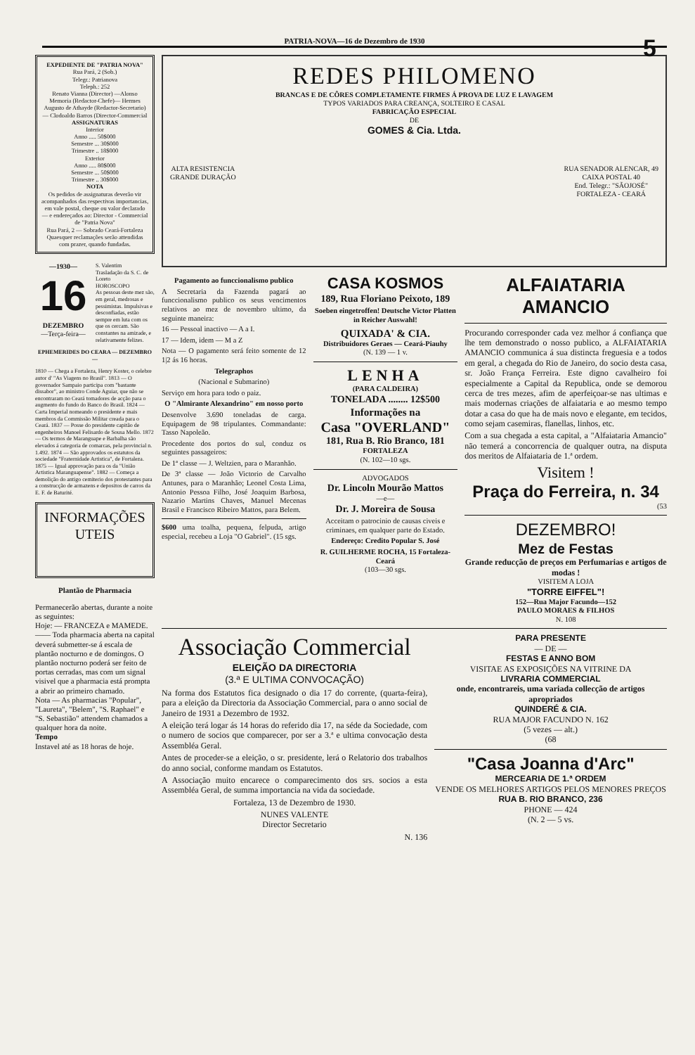PATRIA-NOVA—16 de Dezembro de 1930
5
EXPEDIENTE DE "PATRIA NOVA"
Rua Pará, 2 (Sob.)
Telegr.: Patrianova
Teleph.: 252
Renato Vianna (Director) —Alonso Memoria (Redactor-Chefe)— Hermes Augusto de Athayde (Redactor-Secretario) — Clodoaldo Barros (Director-Commercial
ASSIGNATURAS
Interior
Anno ..... 50$000
Semestre ... 30$000
Trimestre .. 18$000
Exterior
Anno ..... 80$000
Semestre ... 50$000
Trimestre .. 30$000
NOTA
Os pedidos de assignaturas deverão vir acompanhados das respectivas importancias, em vale postal, cheque ou valor declarado — e endereçados ao: Director - Commercial de "Patria Nova"
Rua Pará, 2 — Sobrado Ceará-Fortaleza
Quaesquer reclamações serão attendidas com prazer, quando fundadas.
—1930—
16
DEZEMBRO
—Terça-feira—
S. Valentim
Trasladação da S. C. de Loreto
HOROSCOPO
As pessoas deste mez são, em geral, medrosas e pessimistas. Impulsivas e desconfiadas, estão sempre em luta com os que os cercam. São constantes na amizade, e relativamente felizes.
EPHEMERIDES DO CEARA — DEZEMBRO —
1810 — Chega a Fortaleza, Henry Koster, o celebre autor d' "As Viagens no Brasil". 1813 — O governador Sampaio participa com "bastante dissabor", ao ministro Conde Aguiar, que não se encontraram no Ceará tomadores de acção para o augmento do fundo do Banco do Brasil. 1824 — Carta Imperial nomeando o presidente e mais membros da Commissão Militar creada para o Ceará. 1837 — Posse do presidente capitão de engenheiros Manoel Felisardo de Sousa Mello. 1872 — Os termos de Maranguape e Barbalha são elevados á categoria de comarcas, pela provincial n. 1.492. 1874 — São approvados os estatutos da sociedade "Fraternidade Artistica", de Fortaleza. 1875 — Igual approvação para os da "União Artistica Maranguapense". 1882 — Começa a demolição do antigo cemiterio dos protestantes para a construcção de armazens e depositos de carros da E. F. de Baturité.
INFORMAÇÕES UTEIS
Plantão de Pharmacia
Permanecerão abertas, durante a noite as seguintes:
Hoje: — FRANCEZA e MAMEDE.
—— Toda pharmacia aberta na capital deverá submetter-se á escala de plantão nocturno e de domingos. O plantão nocturno poderá ser feito de portas cerradas, mas com um signal visivel que a pharmacia está prompta a abrir ao primeiro chamado.
Nota — As pharmacias "Popular", "Laureta", "Belem", "S. Raphael" e "S. Sebastião" attendem chamados a qualquer hora da noite.
Tempo
Instavel até as 18 horas de hoje.
REDES PHILOMENO
BRANCAS E DE CÔRES COMPLETAMENTE FIRMES Á PROVA DE LUZ E LAVAGEM
TYPOS VARIADOS PARA CREANÇA, SOLTEIRO E CASAL
FABRICAÇÃO ESPECIAL
DE
GOMES & Cia. Ltda.
ALTA RESISTENCIA
GRANDE DURAÇÃO RUA SENADOR ALENCAR, 49
CAIXA POSTAL 40
End. Telegr.: "SÃOJOSÉ"
FORTALEZA - CEARÁ
Pagamento ao funccionalismo publico
A Secretaria da Fazenda pagará ao funccionalismo publico os seus vencimentos relativos ao mez de novembro ultimo, da seguinte maneira:
16 — Pessoal inactivo — A a I.
17 — Idem, idem — M a Z
Nota — O pagamento será feito somente de 12 1|2 ás 16 horas.
Telegraphos
(Nacional e Submarino)
Serviço em hora para todo o paiz.
O "Almirante Alexandrino" em nosso porto
Desenvolve 3.690 toneladas de carga. Equipagem de 98 tripulantes. Commandante: Tasso Napoleão.
Procedente dos portos do sul, conduz os seguintes passageiros:
De 1ª classe — J. Weltzien, para o Maranhão.
De 3ª classe — João Victorio de Carvalho Antunes, para o Maranhão; Leonel Costa Lima, Antonio Pessoa Filho, José Joaquim Barbosa, Nazario Martins Chaves, Manuel Mecenas Brasil e Francisco Ribeiro Mattos, para Belem.
$600 uma toalha, pequena, felpuda, artigo especial, recebeu a Loja "O Gabriel". (15 sgs.
CASA KOSMOS
189, Rua Floriano Peixoto, 189
Soeben eingetroffen! Deutsche Victor Platten in Reicher Auswahl!
QUIXADA' & CIA.
Distribuidores Geraes — Ceará-Piauhy
(N. 139 — 1 v.
LENHA
(PARA CALDEIRA)
TONELADA ........ 12$500
Informações na
Casa "OVERLAND"
181, Rua B. Rio Branco, 181
FORTALEZA
(N. 102—10 sgs.
ADVOGADOS
Dr. Lincoln Mourão Mattos
—e—
Dr. J. Moreira de Sousa
Acceitam o patrocinio de causas civeis e criminaes, em qualquer parte do Estado.
Endereço: Credito Popular S. José
R. GUILHERME ROCHA, 15 Fortaleza-Ceará
(103—30 sgs.
ALFAIATARIA AMANCIO
Procurando corresponder cada vez melhor á confiança que lhe tem demonstrado o nosso publico, a ALFAIATARIA AMANCIO communica á sua distincta freguesia e a todos em geral, a chegada do Rio de Janeiro, do socio desta casa, sr. João França Ferreira. Este digno cavalheiro foi especialmente a Capital da Republica, onde se demorou cerca de tres mezes, afim de aperfeiçoar-se nas ultimas e mais modernas criações de alfaiataria e ao mesmo tempo dotar a casa do que ha de mais novo e elegante, em tecidos, como sejam casemiras, flanellas, linhos, etc.
Com a sua chegada a esta capital, a "Alfaiataria Amancio" não temerá a concorrencia de qualquer outra, na disputa dos meritos de Alfaiataria de 1.ª ordem.
Visitem !
Praça do Ferreira, n. 34
(53
DEZEMBRO!
Mez de Festas
Grande reducção de preços em Perfumarias e artigos de modas !
VISITEM A LOJA
"TORRE EIFFEL"!
152—Rua Major Facundo—152
PAULO MORAES & FILHOS
N. 108
Associação Commercial
ELEIÇÃO DA DIRECTORIA
(3.ª E ULTIMA CONVOCAÇÃO)
Na forma dos Estatutos fica designado o dia 17 do corrente, (quarta-feira), para a eleição da Directoria da Associação Commercial, para o anno social de Janeiro de 1931 a Dezembro de 1932.
A eleição terá logar ás 14 horas do referido dia 17, na séde da Sociedade, com o numero de socios que comparecer, por ser a 3.ª e ultima convocação desta Assembléa Geral.
Antes de proceder-se a eleição, o sr. presidente, lerá o Relatorio dos trabalhos do anno social, conforme mandam os Estatutos.
A Associação muito encarece o comparecimento dos srs. socios a esta Assembléa Geral, de summa importancia na vida da sociedade.
Fortaleza, 13 de Dezembro de 1930.
NUNES VALENTE
Director Secretario
N. 136
PARA PRESENTE
— DE —
FESTAS E ANNO BOM
VISITAE AS EXPOSIÇÕES NA VITRINE DA
LIVRARIA COMMERCIAL
onde, encontrareis, uma variada collecção de artigos apropriados
QUINDERÉ & CIA.
RUA MAJOR FACUNDO N. 162
(5 vezes — alt.)
(68
"Casa Joanna d'Arc"
MERCEARIA DE 1.ª ORDEM
VENDE OS MELHORES ARTIGOS PELOS MENORES PREÇOS
RUA B. RIO BRANCO, 236
PHONE — 424
(N. 2 — 5 vs.